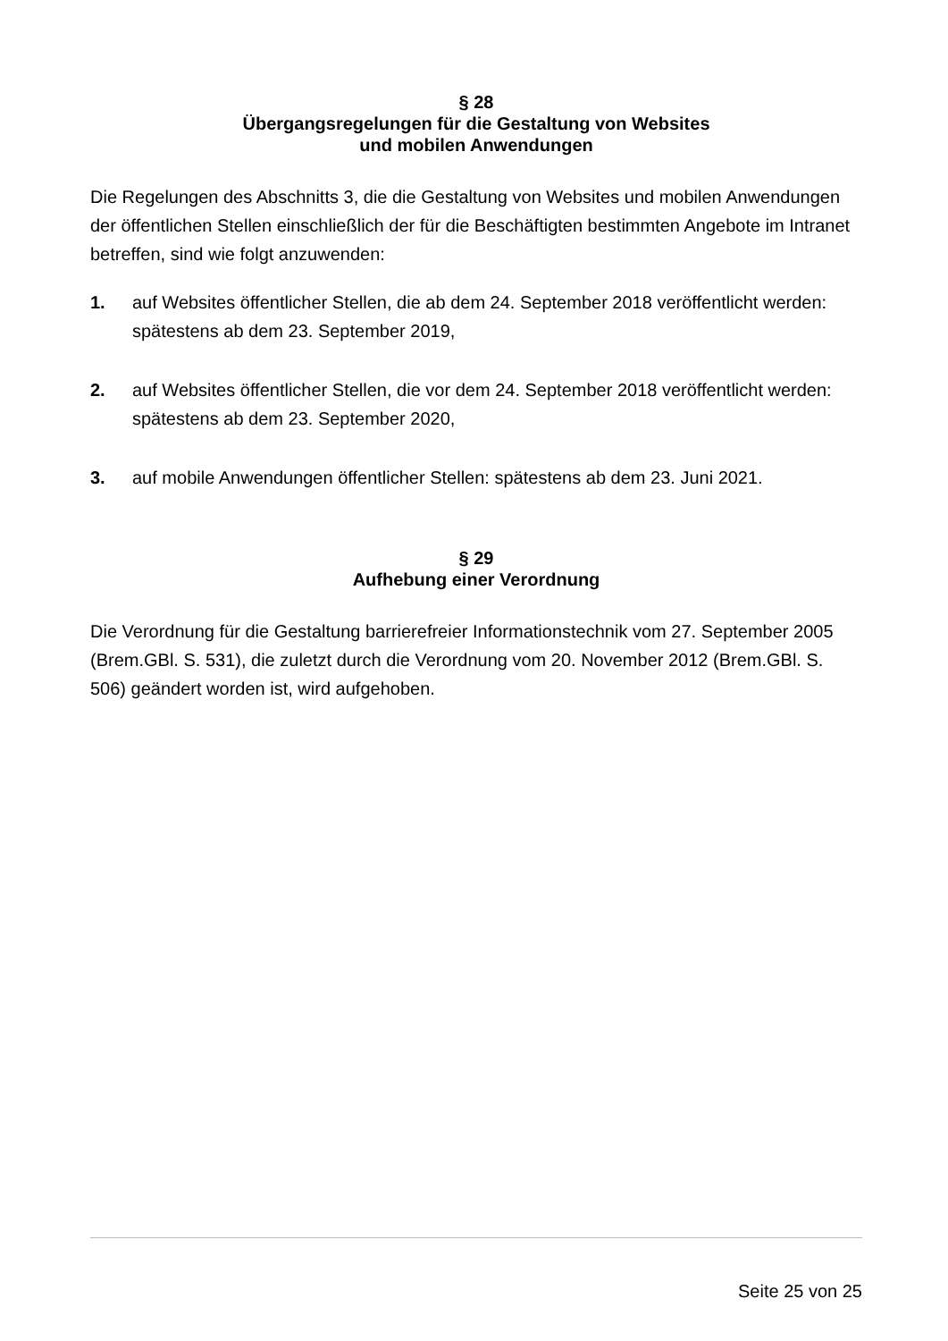§ 28
Übergangsregelungen für die Gestaltung von Websites
und mobilen Anwendungen
Die Regelungen des Abschnitts 3, die die Gestaltung von Websites und mobilen Anwendungen der öffentlichen Stellen einschließlich der für die Beschäftigten bestimmten Angebote im Intranet betreffen, sind wie folgt anzuwenden:
1. auf Websites öffentlicher Stellen, die ab dem 24. September 2018 veröffentlicht werden: spätestens ab dem 23. September 2019,
2. auf Websites öffentlicher Stellen, die vor dem 24. September 2018 veröffentlicht werden: spätestens ab dem 23. September 2020,
3. auf mobile Anwendungen öffentlicher Stellen: spätestens ab dem 23. Juni 2021.
§ 29
Aufhebung einer Verordnung
Die Verordnung für die Gestaltung barrierefreier Informationstechnik vom 27. September 2005 (Brem.GBl. S. 531), die zuletzt durch die Verordnung vom 20. November 2012 (Brem.GBl. S. 506) geändert worden ist, wird aufgehoben.
Seite 25 von 25